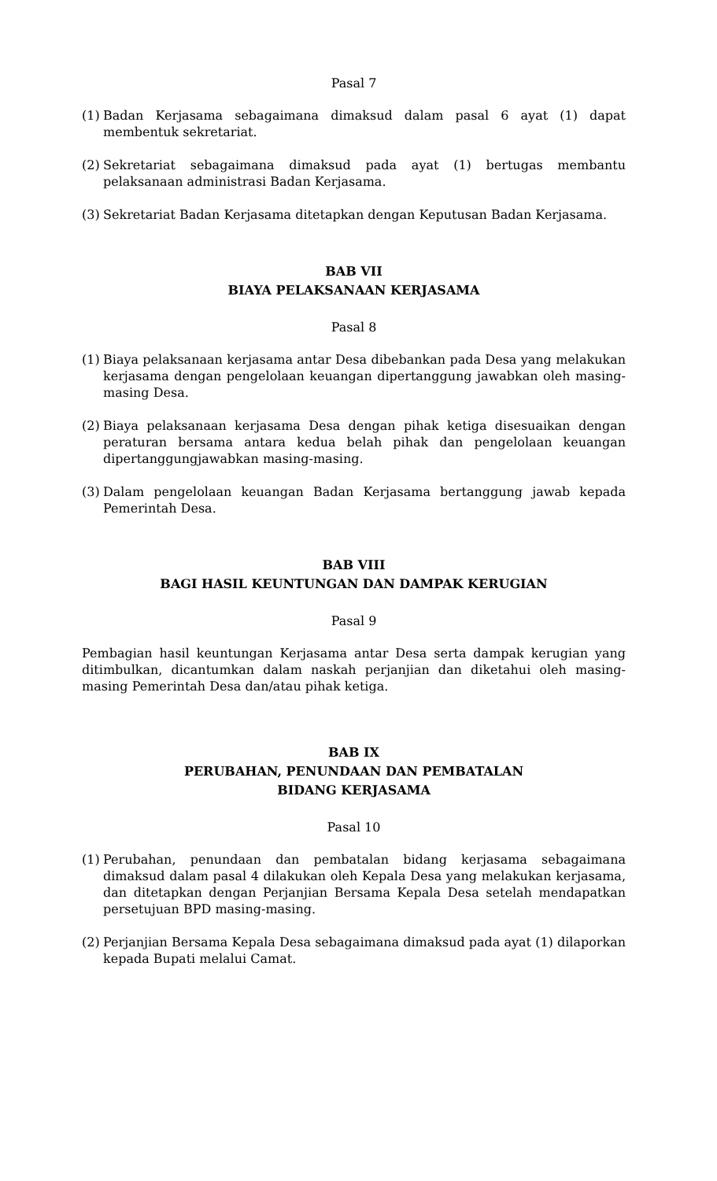Pasal 7
(1)
Badan Kerjasama sebagaimana dimaksud dalam pasal 6 ayat (1) dapat membentuk sekretariat.
(2)
Sekretariat sebagaimana dimaksud pada ayat (1) bertugas membantu pelaksanaan administrasi Badan Kerjasama.
(3)
Sekretariat Badan Kerjasama ditetapkan dengan Keputusan Badan Kerjasama.
BAB VII
BIAYA PELAKSANAAN KERJASAMA
Pasal 8
(1)
Biaya pelaksanaan kerjasama antar Desa dibebankan pada Desa yang melakukan kerjasama dengan pengelolaan keuangan dipertanggung jawabkan oleh masing-masing Desa.
(2)
Biaya pelaksanaan kerjasama Desa dengan pihak ketiga disesuaikan dengan peraturan bersama antara kedua belah pihak dan pengelolaan keuangan dipertanggungjawabkan masing-masing.
(3)
Dalam pengelolaan keuangan Badan Kerjasama bertanggung jawab kepada Pemerintah Desa.
BAB VIII
BAGI HASIL KEUNTUNGAN DAN DAMPAK KERUGIAN
Pasal 9
Pembagian hasil keuntungan Kerjasama antar Desa serta dampak kerugian yang ditimbulkan, dicantumkan dalam naskah perjanjian dan diketahui oleh masing-masing Pemerintah Desa dan/atau pihak ketiga.
BAB IX
PERUBAHAN, PENUNDAAN DAN PEMBATALAN
BIDANG KERJASAMA
Pasal 10
(1)
Perubahan, penundaan dan pembatalan bidang kerjasama sebagaimana dimaksud dalam pasal 4 dilakukan oleh Kepala Desa yang melakukan kerjasama, dan ditetapkan dengan Perjanjian Bersama Kepala Desa setelah mendapatkan persetujuan BPD masing-masing.
(2)
Perjanjian Bersama Kepala Desa sebagaimana dimaksud pada ayat (1) dilaporkan kepada Bupati melalui Camat.